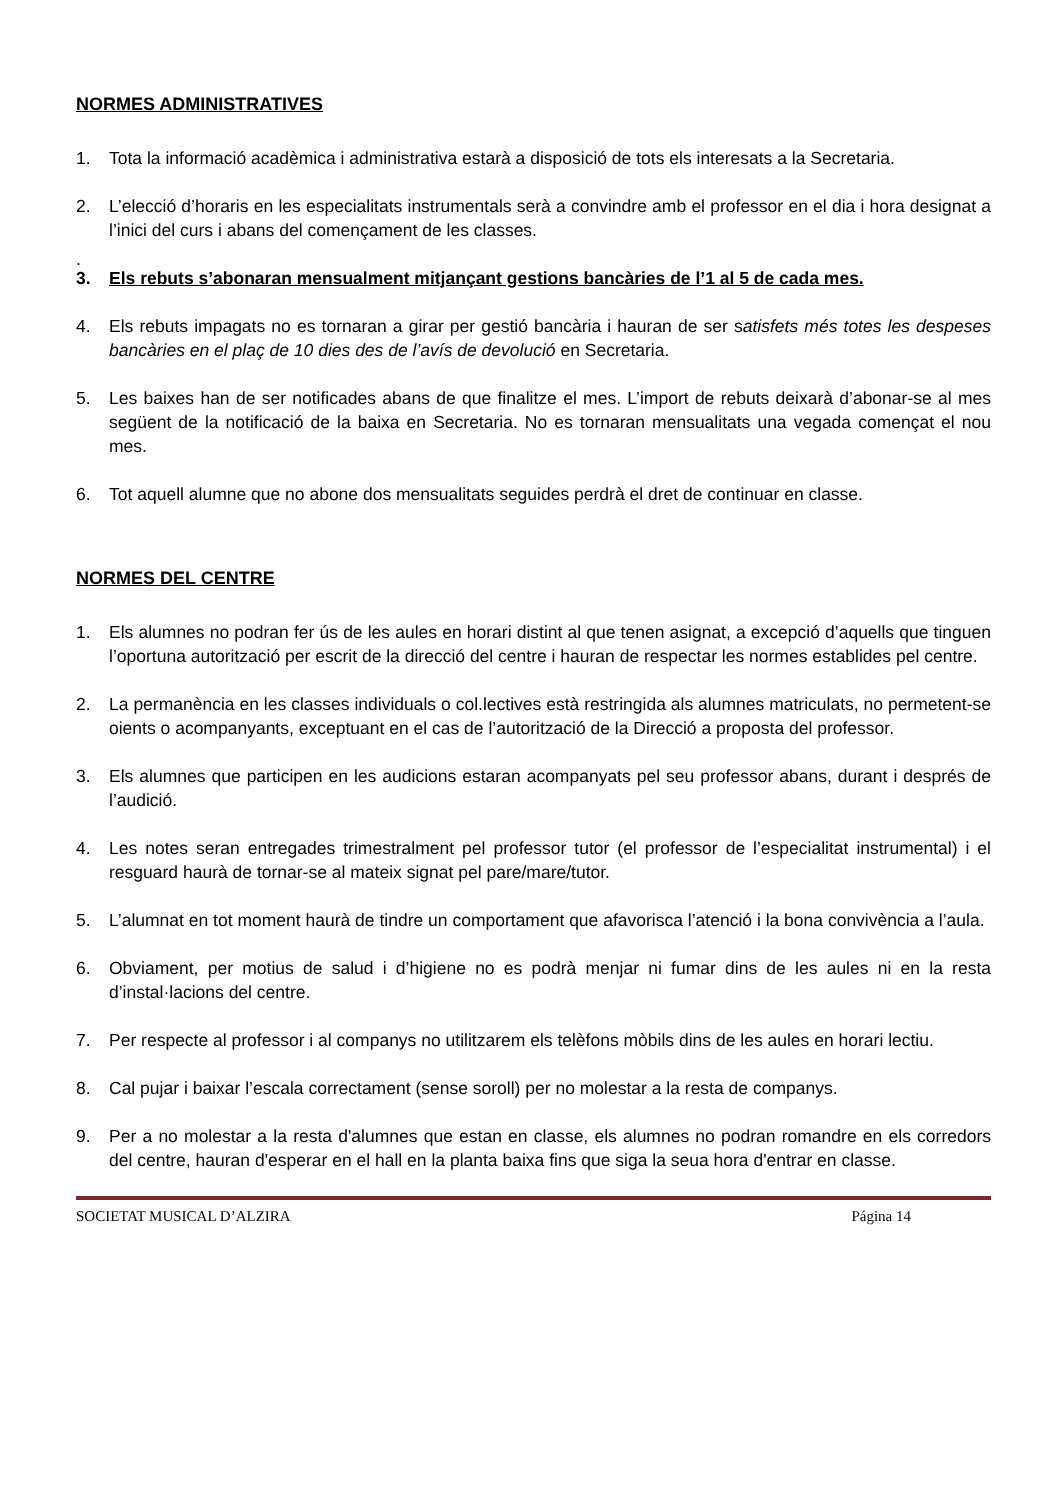NORMES ADMINISTRATIVES
1. Tota la informació acadèmica i administrativa estarà a disposició de tots els interesats a la Secretaria.
2. L’elecció d’horaris en les especialitats instrumentals serà a convindre amb el professor en el dia i hora designat a l’inici del curs i abans del començament de les classes.
.
3. Els rebuts s’abonaran mensualment mitjançant gestions bancàries de l’1 al 5 de cada mes.
4. Els rebuts impagats no es tornaran a girar per gestió bancària i hauran de ser satisfets més totes les despeses bancàries en el plaç de 10 dies des de l’avís de devolució en Secretaria.
5. Les baixes han de ser notificades abans de que finalitze el mes. L’import de rebuts deixarà d’abonar-se al mes següent de la notificació de la baixa en Secretaria. No es tornaran mensualitats una vegada començat el nou mes.
6. Tot aquell alumne que no abone dos mensualitats seguides perdrà el dret de continuar en classe.
NORMES DEL CENTRE
1. Els alumnes no podran fer ús de les aules en horari distint al que tenen asignat, a excepció d’aquells que tinguen l’oportuna autorització per escrit de la direcció del centre i hauran de respectar les normes establides pel centre.
2. La permanència en les classes individuals o col.lectives està restringida als alumnes matriculats, no permetent-se oients o acompanyants, exceptuant en el cas de l’autorització de la Direcció a proposta del professor.
3. Els alumnes que participen en les audicions estaran acompanyats pel seu professor abans, durant i després de l’audició.
4. Les notes seran entregades trimestralment pel professor tutor (el professor de l’especialitat instrumental) i el resguard haurà de tornar-se al mateix signat pel pare/mare/tutor.
5. L’alumnat en tot moment haurà de tindre un comportament que afavorisca l’atenció i la bona convivència a l’aula.
6. Obviament, per motius de salud i d’higiene no es podrà menjar ni fumar dins de les aules ni en la resta d’instal·lacions del centre.
7. Per respecte al professor i al companys no utilitzarem els telèfons mòbils dins de les aules en horari lectiu.
8. Cal pujar i baixar l’escala correctament (sense soroll) per no molestar a la resta de companys.
9. Per a no molestar a la resta d'alumnes que estan en classe, els alumnes no podran romandre en els corredors del centre, hauran d'esperar en el hall en la planta baixa fins que siga la seua hora d'entrar en classe.
SOCIETAT MUSICAL D’ALZIRA Página 14